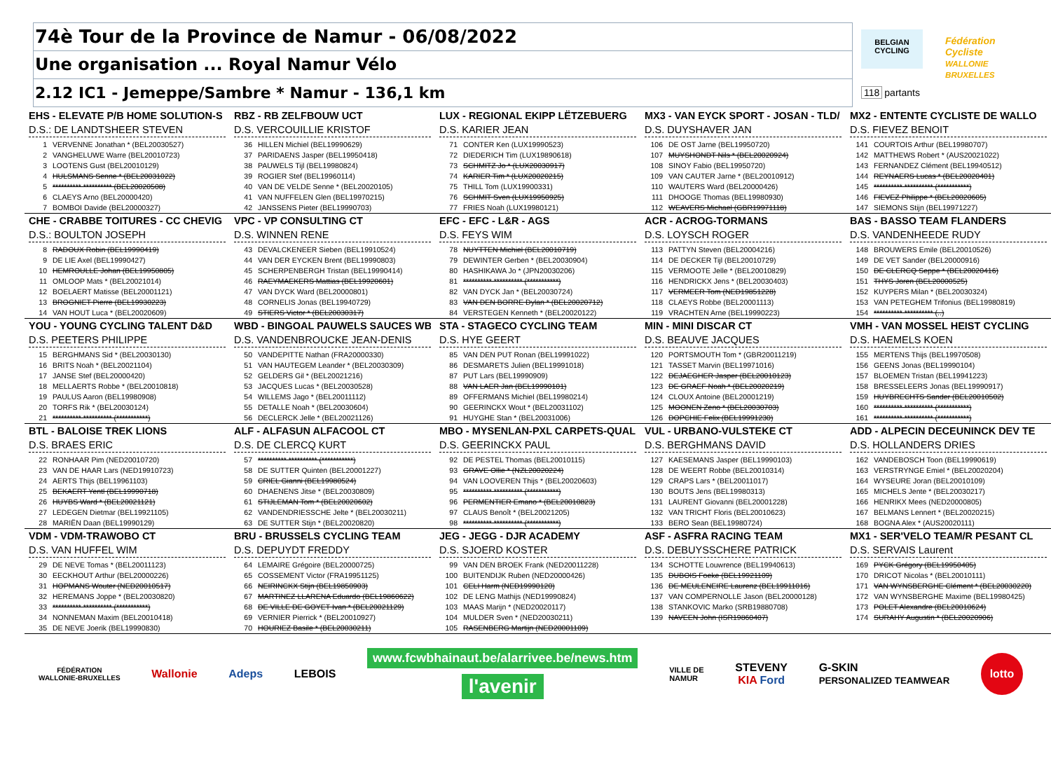74è Tour de la Province de Namur - 06/08/2022
Une organisation ... Royal Namur Vélo
2.12 IC1 - Jemeppe/Sambre * Namur - 136,1 km
BELGIAN
CYCLING
Fédération Cycliste
WALLONIE BRUXELLES
118 partants
EHS - ELEVATE P/B HOME SOLUTION-S
D.S.: DE LANDTSHEER STEVEN
1 VERVENNE Jonathan * (BEL20030527)
2 VANGHELUWE Warre (BEL20010723)
3 LOOTENS Gust (BEL20010129)
4 HULSMANS Senne * (BEL20031022)
5 ********** ********** (BEL20020508)
6 CLAEYS Arno (BEL20000420)
7 BOMBOI Davide (BEL20000327)
RBZ - RB ZELFBOUW UCT
D.S. VERCOUILLIE KRISTOF
36 HILLEN Michiel (BEL19990629)
37 PARIDAENS Jasper (BEL19950418)
38 PAUWELS Tijl (BEL19980824)
39 ROGIER Stef (BEL19960114)
40 VAN DE VELDE Senne * (BEL20020105)
41 VAN NUFFELEN Glen (BEL19970215)
42 JANSSENS Pieter (BEL19990703)
LUX - REGIONAL EKIPP LËTZEBUERG
D.S. KARIER JEAN
71 CONTER Ken (LUX19990523)
72 DIEDERICH Tim (LUX19890618)
73 SCHMITZ Jo * (LUX20030917)
74 KARIER Tim * (LUX20020215)
75 THILL Tom (LUX19900331)
76 SCHMIT Sven (LUX19950925)
77 FRIES Noah (LUX19980121)
MX3 - VAN EYCK SPORT - JOSAN - TLD/
D.S. DUYSHAVER JAN
106 DE OST Jarne (BEL19950720)
107 MUYSHONDT Nils * (BEL20020924)
108 SINOY Fabio (BEL19950720)
109 VAN CAUTER Jarne * (BEL20010912)
110 WAUTERS Ward (BEL20000426)
111 DHOOGE Thomas (BEL19980930)
112 WEAVERS Michael (GBR19971118)
MX2 - ENTENTE CYCLISTE DE WALLO
D.S. FIEVEZ BENOIT
141 COURTOIS Arthur (BEL19980707)
142 MATTHEWS Robert * (AUS20021022)
143 FERNANDEZ Clément (BEL19940512)
144 REYNAERS Lucas * (BEL20020401)
145 ********** ********** (***********)
146 FIEVEZ Philippe * (BEL20020605)
147 SIEMONS Stijn (BEL19971227)
CHE - CRABBE TOITURES - CC CHEVIG
D.S.: BOULTON JOSEPH
8 RADOUX Robin (BEL19990419)
9 DE LIE Axel (BEL19990427)
10 HEMROULLE Johan (BEL19950805)
11 OMLOOP Mats * (BEL20021014)
12 BOELAERT Matisse (BEL20001121)
13 BROGNIET Pierre (BEL19930223)
14 VAN HOUT Luca * (BEL20020609)
VPC - VP CONSULTING CT
D.S. WINNEN RENE
43 DEVALCKENEER Sieben (BEL19910524)
44 VAN DER EYCKEN Brent (BEL19990803)
45 SCHERPENBERGH Tristan (BEL19990414)
46 RAEYMAEKERS Mattias (BEL19920601)
47 VAN DYCK Ward (BEL20000801)
48 CORNELIS Jonas (BEL19940729)
49 STIERS Victor * (BEL20030317)
EFC - EFC - L&R - AGS
D.S. FEYS WIM
78 NUYTTEN Michiel (BEL20010719)
79 DEWINTER Gerben * (BEL20030904)
80 HASHIKAWA Jo * (JPN20030206)
81 ********** ********** (***********)
82 VAN DYCK Jan * (BEL20030724)
83 VAN DEN BORRE Dylan * (BEL20020712)
84 VERSTEGEN Kenneth * (BEL20020122)
ACR - ACROG-TORMANS
D.S. LOYSCH ROGER
113 PATTYN Steven (BEL20004216)
114 DE DECKER Tijl (BEL20010729)
115 VERMOOTE Jelle * (BEL20010829)
116 HENDRICKX Jens * (BEL20030403)
117 VERMEER Tom (NED19851228)
118 CLAEYS Robbe (BEL20001113)
119 VRACHTEN Arne (BEL19990223)
BAS - BASSO TEAM FLANDERS
D.S. VANDENHEEDE RUDY
148 BROUWERS Emile (BEL20010526)
149 DE VET Sander (BEL20000916)
150 DE CLERCQ Seppe * (BEL20020416)
151 THYS Joren (BEL20000525)
152 KUYPERS Milan * (BEL20030324)
153 VAN PETEGHEM Trifonius (BEL19980819)
154 ********** ********** (..)
YOU - YOUNG CYCLING TALENT D&D
D.S. PEETERS PHILIPPE
15 BERGHMANS Sid * (BEL20030130)
16 BRITS Noah * (BEL20021104)
17 JANSE Stef (BEL20000420)
18 MELLAERTS Robbe * (BEL20010818)
19 PAULUS Aaron (BEL19980908)
20 TORFS Rik * (BEL20030124)
21 ********** ********** (***********)
WBD - BINGOAL PAUWELS SAUCES WB
D.S. VANDENBROUCKE JEAN-DENIS
50 VANDEPITTE Nathan (FRA20000330)
51 VAN HAUTEGEM Leander * (BEL20030309)
52 GELDERS Gil * (BEL20021216)
53 JACQUES Lucas * (BEL20030528)
54 WILLEMS Jago * (BEL20011112)
55 DETALLE Noah * (BEL20030604)
56 DECLERCK Jelle * (BEL20021126)
STA - STAGECO CYCLING TEAM
D.S. HYE GEERT
85 VAN DEN PUT Ronan (BEL19991022)
86 DESMARETS Julien (BEL19991018)
87 PUT Lars (BEL19990909)
88 VAN LAER Jan (BEL19990101)
89 OFFERMANS Michiel (BEL19980214)
90 GEERINCKX Wout * (BEL20031102)
91 HUYGHE Stan * (BEL20031006)
MIN - MINI DISCAR CT
D.S. BEAUVE JACQUES
120 PORTSMOUTH Tom * (GBR20011219)
121 TASSET Marvin (BEL19971016)
122 DEJAEGHER Jasper (BEL20010123)
123 DE GRAEF Noah * (BEL20020219)
124 CLOUX Antoine (BEL20001219)
125 MOONEN Zeno * (BEL20030703)
126 DOPCHIE Felix (BEL19991230)
VMH - VAN MOSSEL HEIST CYCLING
D.S. HAEMELS KOEN
155 MERTENS Thijs (BEL19970508)
156 GEENS Jonas (BEL19990104)
157 BLOEMEN Tristan (BEL19941223)
158 BRESSELEERS Jonas (BEL19990917)
159 HUYBRECHTS Sander (BEL20010502)
160 ********** ********** (***********)
161 ********** ********** (***********)
BTL - BALOISE TREK LIONS
D.S. BRAES ERIC
22 RONHAAR Pim (NED20010720)
23 VAN DE HAAR Lars (NED19910723)
24 AERTS Thijs (BEL19961103)
25 BEKAERT Yentl (BEL19990718)
26 HUYBS Ward * (BEL20021121)
27 LEDEGEN Dietmar (BEL19921105)
28 MARIËN Daan (BEL19990129)
ALF - ALFASUN ALFACOOL CT
D.S. DE CLERCQ KURT
57 ********** ********** (***********)
58 DE SUTTER Quinten (BEL20001227)
59 CRIEL Gianni (BEL19980524)
60 DHAENENS Jitse * (BEL20030809)
61 STIJLEMAN Tom * (BEL20020602)
62 VANDENDRIESSCHE Jelte * (BEL20030211)
63 DE SUTTER Stijn * (BEL20020820)
MBO - MYSENLAN-PXL CARPETS-QUALI
D.S. GEERINCKX PAUL
92 DE PESTEL Thomas (BEL20010115)
93 GRAVE Ollie * (NZL20020224)
94 VAN LOOVEREN Thijs * (BEL20020603)
95 ********** ********** (***********)
96 PERMENTIER Emano * (BEL20010823)
97 CLAUS Benoît * (BEL20021205)
98 ********** ********** (***********)
VUL - URBANO-VULSTEKE CT
D.S. BERGHMANS DAVID
127 KAESEMANS Jasper (BEL19990103)
128 DE WEERT Robbe (BEL20010314)
129 CRAPS Lars * (BEL20011017)
130 BOUTS Jens (BEL19980313)
131 LAURENT Giovanni (BEL20001228)
132 VAN TRICHT Floris (BEL20010623)
133 BERO Sean (BEL19980724)
ADD - ALPECIN DECEUNINCK DEV TE
D.S. HOLLANDERS DRIES
162 VANDEBOSCH Toon (BEL19990619)
163 VERSTRYNGE Emiel * (BEL20020204)
164 WYSEURE Joran (BEL20010109)
165 MICHELS Jente * (BEL20030217)
166 HENRIKX Mees (NED20000805)
167 BELMANS Lennert * (BEL20020215)
168 BOGNA Alex * (AUS20020111)
VDM - VDM-TRAWOBO CT
D.S. VAN HUFFEL WIM
29 DE NEVE Tomas * (BEL20011123)
30 EECKHOUT Arthur (BEL20000226)
31 HOPMANS Wouter (NED20010517)
32 HEREMANS Joppe * (BEL20030820)
33 ********** ********** (***********)
34 NONNEMAN Maxim (BEL20010418)
35 DE NEVE Joerik (BEL19990830)
BRU - BRUSSELS CYCLING TEAM
D.S. DEPUYDT FREDDY
64 LEMAIRE Grégoire (BEL20000725)
65 COSSEMENT Victor (FRA19951125)
66 NEIRINCKX Stijn (BEL19850903)
67 MARTINEZ LLARENA Eduardo (BEL19860622)
68 DE VILLE DE GOYET Ivan * (BEL20021129)
69 VERNIER Pierrick * (BEL20010927)
70 HOURIEZ Basile * (BEL20030211)
JEG - JEGG - DJR ACADEMY
D.S. SJOERD KOSTER
99 VAN DEN BROEK Frank (NED20011228)
100 BUITENDIJK Ruben (NED20000426)
101 CELI Harm (NED19990120)
102 DE LENG Mathijs (NED19990824)
103 MAAS Marijn * (NED20020117)
104 MULDER Sven * (NED20030211)
105 RASENBERG Martijn (NED20001109)
ASF - ASFRA RACING TEAM
D.S. DEBUYSSCHERE PATRICK
134 SCHOTTE Louwrence (BEL19940613)
135 DUBOIS Foeke (BEL19921109)
136 DE MEULENEIRE Laurenz (BEL19911016)
137 VAN COMPERNOLLE Jason (BEL20000128)
138 STANKOVIC Marko (SRB19880708)
139 NAVEEN John (ISR19860407)
MX1 - SER'VELO TEAM/R PESANT CL
D.S. SERVAIS Laurent
169 PYCK Grégory (BEL19950405)
170 DRICOT Nicolas * (BEL20010111)
171 VAN WYNSBERGHE Clément * (BEL20030220)
172 VAN WYNSBERGHE Maxime (BEL19980425)
173 POLET Alexandre (BEL20010624)
174 SURAHY Augustin * (BEL20020906)
FÉDÉRATION
WALLONIE-BRUXELLES
Wallonie Adeps LEBOIS
www.fcwbhainaut.be/alarrivee.be/news.htm
l'avenir
VILLE DE
NAMUR
STEVENY
KIA Ford
G-SKIN
PERSONALIZED TEAMWEAR
lotto